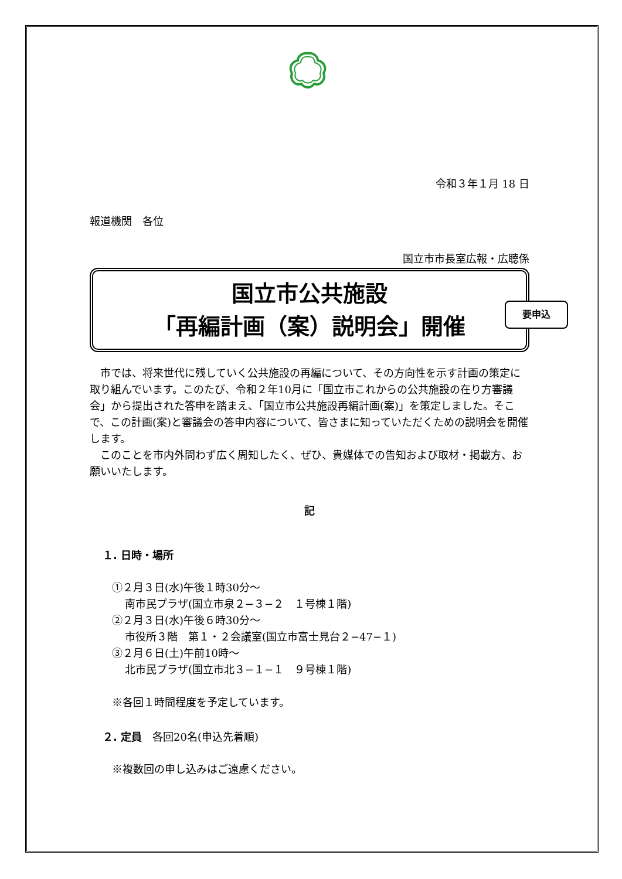令和３年１月 18 日
報道機関　各位
国立市市長室広報・広聴係
国立市公共施設
「再編計画（案）説明会」開催
要申込
　市では、将来世代に残していく公共施設の再編について、その方向性を示す計画の策定に取り組んでいます。このたび、令和２年10月に「国立市これからの公共施設の在り方審議会」から提出された答申を踏まえ、「国立市公共施設再編計画(案)」を策定しました。そこで、この計画(案)と審議会の答申内容について、皆さまに知っていただくための説明会を開催します。
　このことを市内外問わず広く周知したく、ぜひ、貴媒体での告知および取材・掲載方、お願いいたします。
記
１. 日時・場所
①２月３日(水)午後１時30分～
南市民プラザ(国立市泉２−３−２　１号棟１階)
②２月３日(水)午後６時30分～
市役所３階　第１・２会議室(国立市富士見台２−47−１)
③２月６日(土)午前10時～
北市民プラザ(国立市北３−１−１　９号棟１階)
※各回１時間程度を予定しています。
２. 定員　各回20名(申込先着順)
※複数回の申し込みはご遠慮ください。